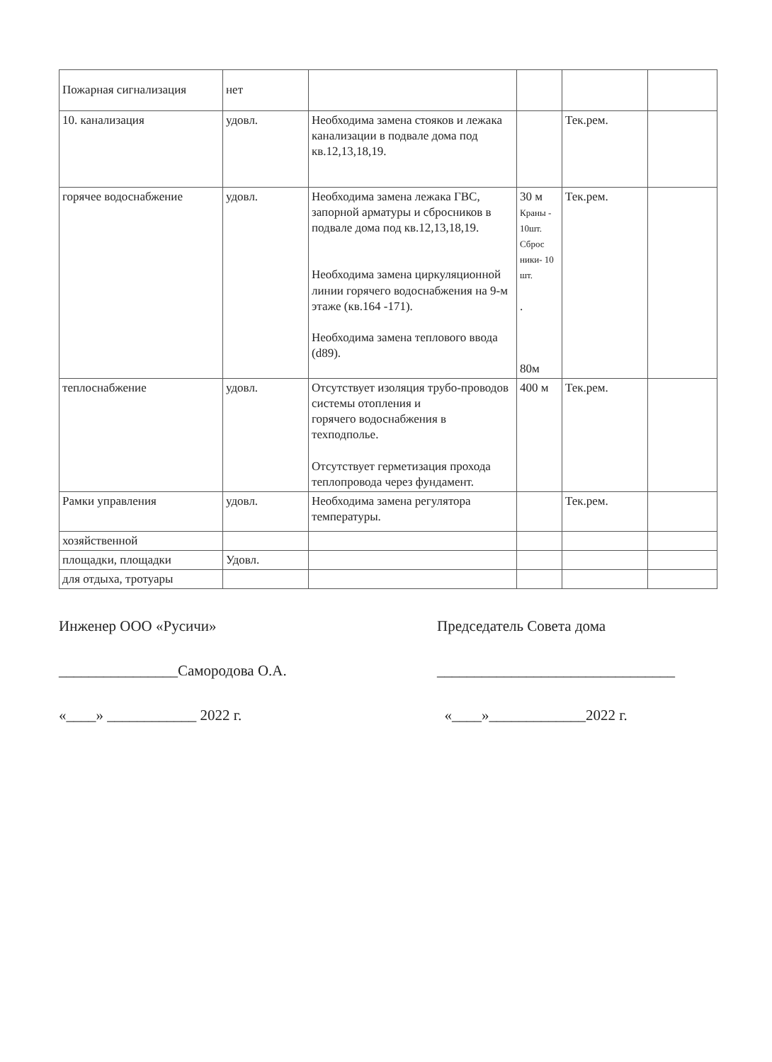| Пожарная сигнализация | нет | | | | |
| 10. канализация | удовл. | Необходима замена стояков и лежака канализации в подвале дома под кв.12,13,18,19. | | Тек.рем. | |
| горячее водоснабжение | удовл. | Необходима замена лежака ГВС, запорной арматуры и сбросников в подвале дома под кв.12,13,18,19. Необходима замена циркуляционной линии горячего водоснабжения на 9-м этаже (кв.164 -171). Необходима замена теплового ввода (d89). | 30 м Краны - 10шт. Сброс ники- 10 шт. . 80м | Тек.рем. | |
| теплоснабжение | удовл. | Отсутствует изоляция трубо-проводов системы отопления и горячего водоснабжения в техподполье. Отсутствует герметизация прохода теплопровода через фундамент. | 400 м | Тек.рем. | |
| Рамки управления | удовл. | Необходима замена регулятора температуры. | | Тек.рем. | |
| хозяйственной | | | | | |
| площадки, площадки | Удовл. | | | | |
| для отдыха, тротуары | | | | | |
Инженер ООО «Русичи»
________________Самородова О.А.
«____» ____________ 2022 г.
Председатель Совета дома
________________________________
«____»_____________2022 г.